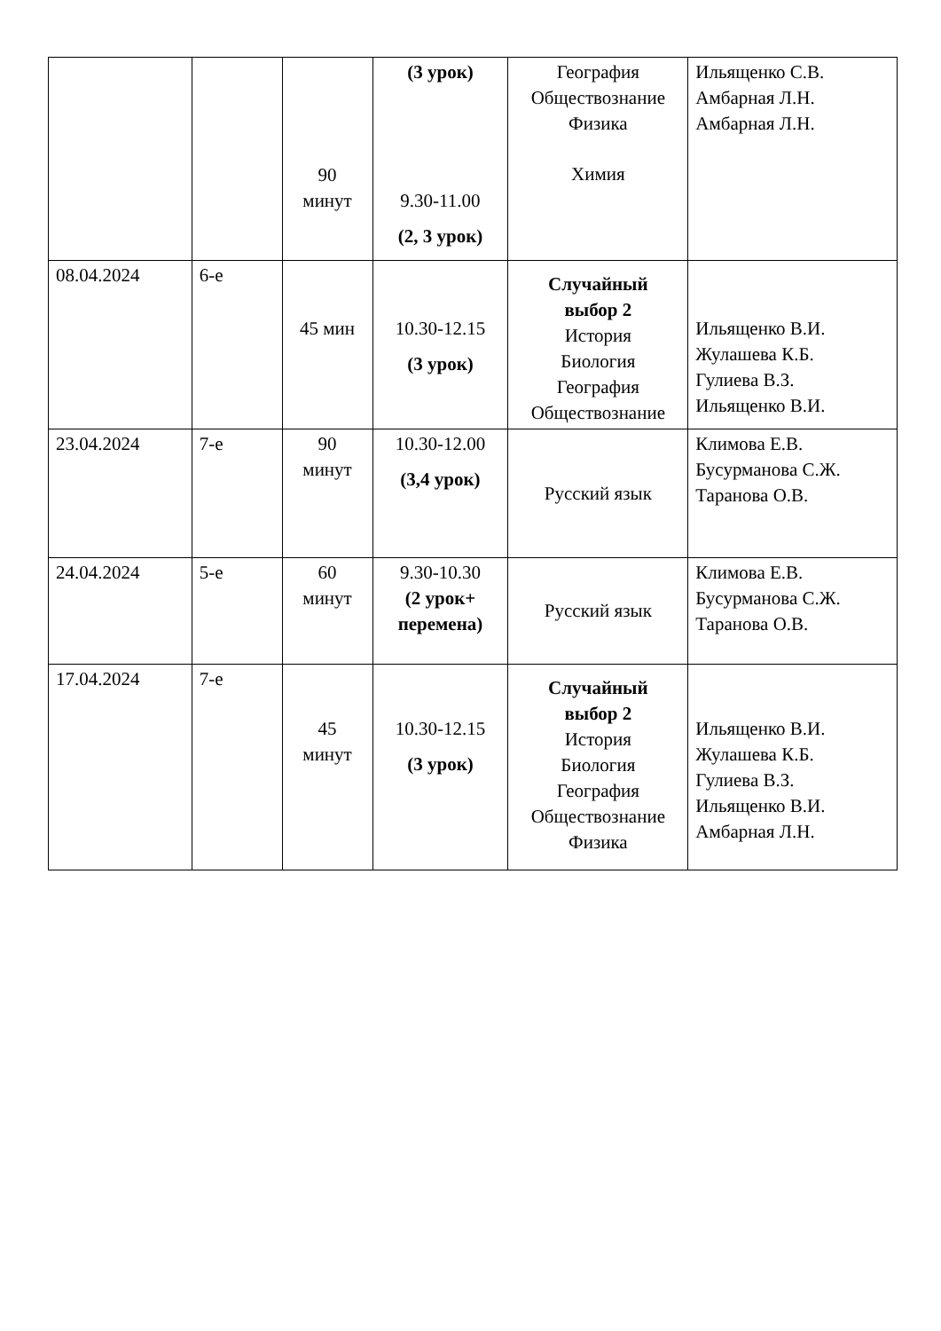| | | 90 минут | (3 урок) 9.30-11.00 (2, 3 урок) | География Обществознание Физика Химия | Ильященко С.В. Амбарная Л.Н. Амбарная Л.Н. |
| 08.04.2024 | 6-е | 45 мин | 10.30-12.15 (3 урок) | Случайный выбор 2 История Биология География Обществознание | Ильященко В.И. Жулашева К.Б. Гулиева В.З. Ильященко В.И. |
| 23.04.2024 | 7-е | 90 минут | 10.30-12.00 (3,4 урок) | Русский язык | Климова Е.В. Бусурманова С.Ж. Таранова О.В. |
| 24.04.2024 | 5-е | 60 минут | 9.30-10.30 (2 урок+ перемена) | Русский язык | Климова Е.В. Бусурманова С.Ж. Таранова О.В. |
| 17.04.2024 | 7-е | 45 минут | 10.30-12.15 (3 урок) | Случайный выбор 2 История Биология География Обществознание Физика | Ильященко В.И. Жулашева К.Б. Гулиева В.З. Ильященко В.И. Амбарная Л.Н. |